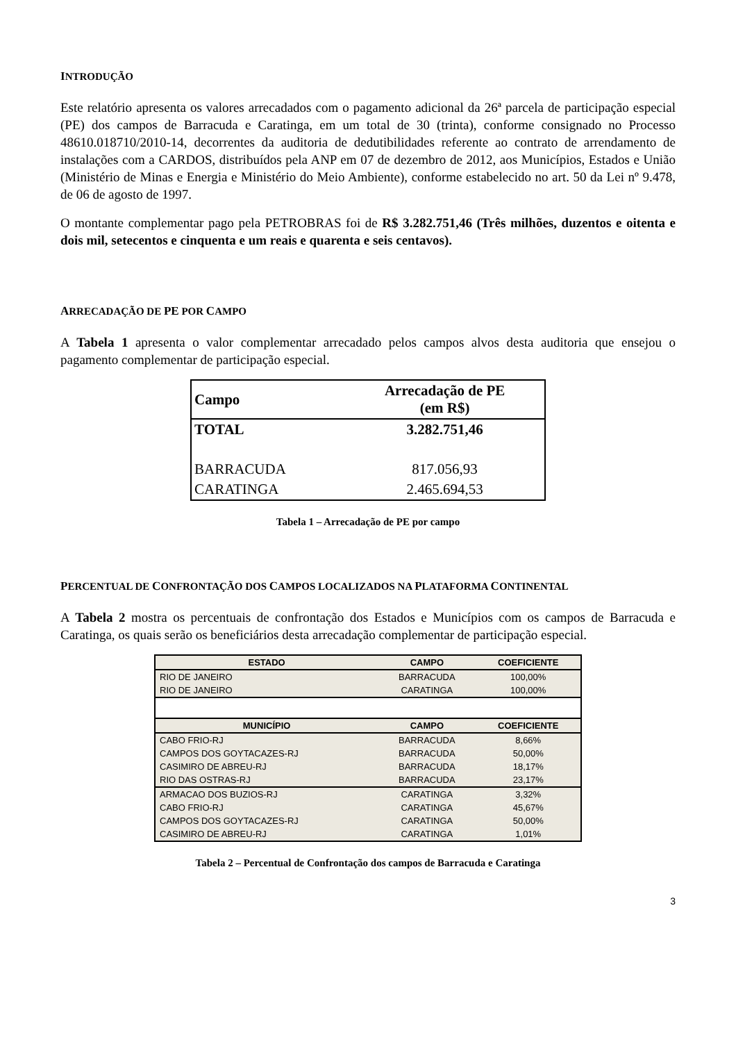INTRODUÇÃO
Este relatório apresenta os valores arrecadados com o pagamento adicional da 26ª parcela de participação especial (PE) dos campos de Barracuda e Caratinga, em um total de 30 (trinta), conforme consignado no Processo 48610.018710/2010-14, decorrentes da auditoria de dedutibilidades referente ao contrato de arrendamento de instalações com a CARDOS, distribuídos pela ANP em 07 de dezembro de 2012, aos Municípios, Estados e União (Ministério de Minas e Energia e Ministério do Meio Ambiente), conforme estabelecido no art. 50 da Lei nº 9.478, de 06 de agosto de 1997.
O montante complementar pago pela PETROBRAS foi de R$ 3.282.751,46 (Três milhões, duzentos e oitenta e dois mil, setecentos e cinquenta e um reais e quarenta e seis centavos).
ARRECADAÇÃO DE PE POR CAMPO
A Tabela 1 apresenta o valor complementar arrecadado pelos campos alvos desta auditoria que ensejou o pagamento complementar de participação especial.
| Campo | Arrecadação de PE (em R$) |
| --- | --- |
| TOTAL | 3.282.751,46 |
| BARRACUDA | 817.056,93 |
| CARATINGA | 2.465.694,53 |
Tabela 1 – Arrecadação de PE por campo
PERCENTUAL DE CONFRONTAÇÃO DOS CAMPOS LOCALIZADOS NA PLATAFORMA CONTINENTAL
A Tabela 2 mostra os percentuais de confrontação dos Estados e Municípios com os campos de Barracuda e Caratinga, os quais serão os beneficiários desta arrecadação complementar de participação especial.
| ESTADO | CAMPO | COEFICIENTE |
| --- | --- | --- |
| RIO DE JANEIRO | BARRACUDA | 100,00% |
| RIO DE JANEIRO | CARATINGA | 100,00% |
| MUNICÍPIO | CAMPO | COEFICIENTE |
| CABO FRIO-RJ | BARRACUDA | 8,66% |
| CAMPOS DOS GOYTACAZES-RJ | BARRACUDA | 50,00% |
| CASIMIRO DE ABREU-RJ | BARRACUDA | 18,17% |
| RIO DAS OSTRAS-RJ | BARRACUDA | 23,17% |
| ARMACAO DOS BUZIOS-RJ | CARATINGA | 3,32% |
| CABO FRIO-RJ | CARATINGA | 45,67% |
| CAMPOS DOS GOYTACAZES-RJ | CARATINGA | 50,00% |
| CASIMIRO DE ABREU-RJ | CARATINGA | 1,01% |
Tabela 2 – Percentual de Confrontação dos campos de Barracuda e Caratinga
3